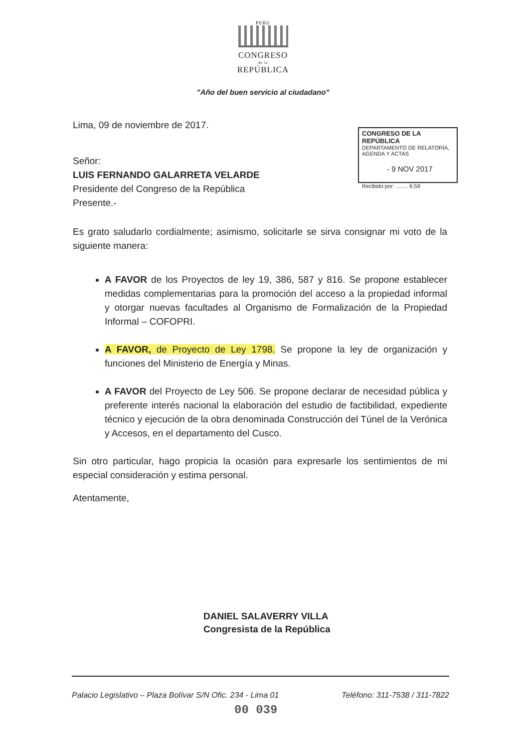PERU
CONGRESO
de la
REPÚBLICA
"Año del buen servicio al ciudadano"
CONGRESO DE LA REPÚBLICA
DEPARTAMENTO DE RELATORÍA, AGENDA Y ACTAS
- 9 NOV 2017
Recibido por: ........ 6:59
Lima, 09 de noviembre de 2017.
Señor:
LUIS FERNANDO GALARRETA VELARDE
Presidente del Congreso de la República
Presente.-
Es grato saludarlo cordialmente; asimismo, solicitarle se sirva consignar mi voto de la siguiente manera:
A FAVOR de los Proyectos de ley 19, 386, 587 y 816. Se propone establecer medidas complementarias para la promoción del acceso a la propiedad informal y otorgar nuevas facultades al Organismo de Formalización de la Propiedad Informal – COFOPRI.
A FAVOR, de Proyecto de Ley 1798. Se propone la ley de organización y funciones del Ministerio de Energía y Minas.
A FAVOR del Proyecto de Ley 506. Se propone declarar de necesidad pública y preferente interés nacional la elaboración del estudio de factibilidad, expediente técnico y ejecución de la obra denominada Construcción del Túnel de la Verónica y Accesos, en el departamento del Cusco.
Sin otro particular, hago propicia la ocasión para expresarle los sentimientos de mi especial consideración y estima personal.
Atentamente,
DANIEL SALAVERRY VILLA
Congresista de la República
Palacio Legislativo – Plaza Bolívar S/N Ofic. 234 - Lima 01 Teléfono: 311-7538 / 311-7822
00 039